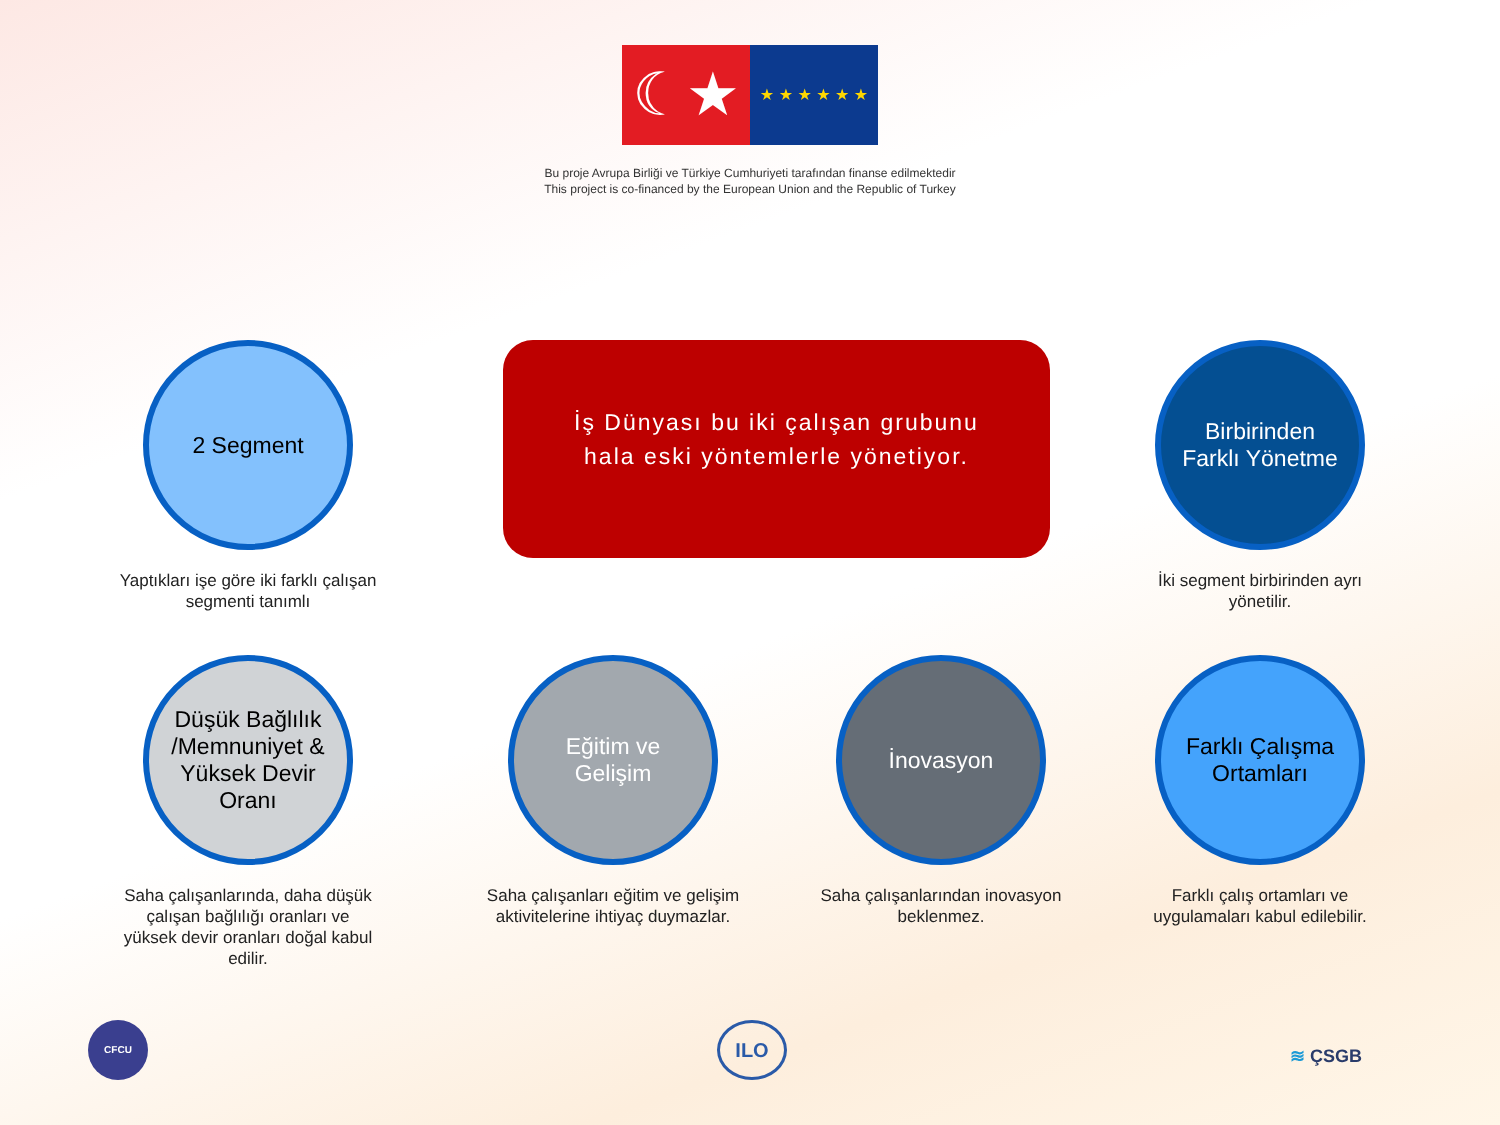☾★
★ ★ ★ ★ ★ ★
Bu proje Avrupa Birliği ve Türkiye Cumhuriyeti tarafından finanse edilmektedir
This project is co-financed by the European Union and the Republic of Turkey
2 Segment
Yaptıkları işe göre iki farklı çalışan segmenti tanımlı
İş Dünyası bu iki çalışan grubunu
hala eski yöntemlerle yönetiyor.
Birbirinden Farklı Yönetme
İki segment birbirinden ayrı yönetilir.
Düşük Bağlılık /Memnuniyet & Yüksek Devir Oranı
Saha çalışanlarında, daha düşük çalışan bağlılığı oranları ve yüksek devir oranları doğal kabul edilir.
Eğitim ve Gelişim
Saha çalışanları eğitim ve gelişim aktivitelerine ihtiyaç duymazlar.
İnovasyon
Saha çalışanlarından inovasyon beklenmez.
Farklı Çalışma Ortamları
Farklı çalış ortamları ve uygulamaları kabul edilebilir.
CFCU ILO
≋ ÇSGB